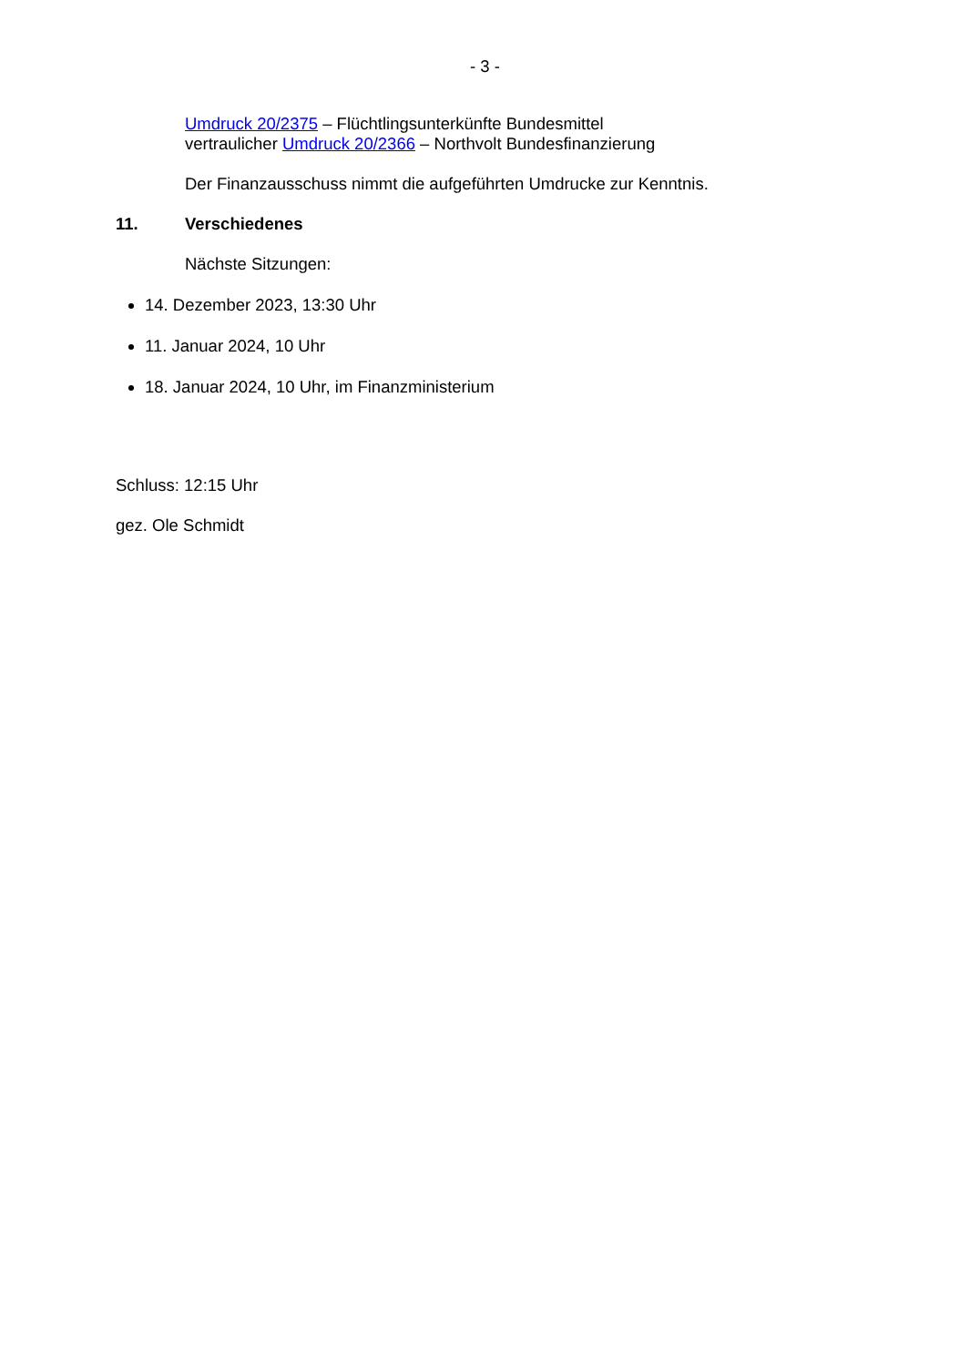- 3 -
Umdruck 20/2375 – Flüchtlingsunterkünfte Bundesmittel
vertraulicher Umdruck 20/2366 – Northvolt Bundesfinanzierung
Der Finanzausschuss nimmt die aufgeführten Umdrucke zur Kenntnis.
11. Verschiedenes
Nächste Sitzungen:
14. Dezember 2023, 13:30 Uhr
11. Januar 2024, 10 Uhr
18. Januar 2024, 10 Uhr, im Finanzministerium
Schluss: 12:15 Uhr
gez. Ole Schmidt